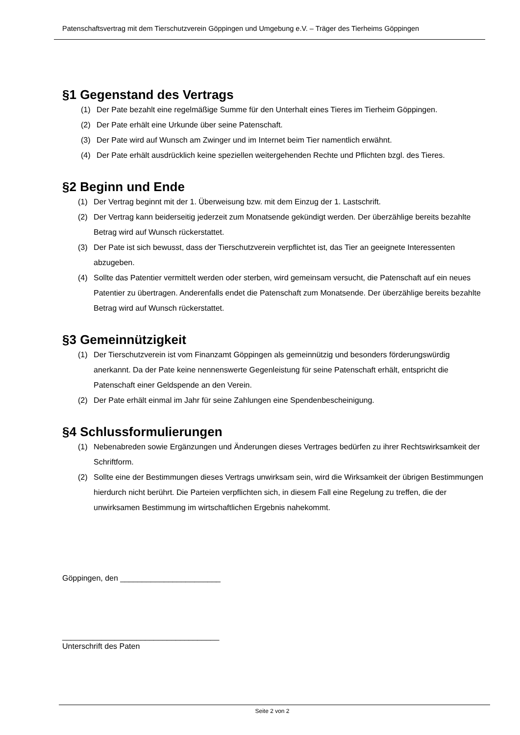Patenschaftsvertrag mit dem Tierschutzverein Göppingen und Umgebung e.V. – Träger des Tierheims Göppingen
§1 Gegenstand des Vertrags
(1) Der Pate bezahlt eine regelmäßige Summe für den Unterhalt eines Tieres im Tierheim Göppingen.
(2) Der Pate erhält eine Urkunde über seine Patenschaft.
(3) Der Pate wird auf Wunsch am Zwinger und im Internet beim Tier namentlich erwähnt.
(4) Der Pate erhält ausdrücklich keine speziellen weitergehenden Rechte und Pflichten bzgl. des Tieres.
§2 Beginn und Ende
(1) Der Vertrag beginnt mit der 1. Überweisung bzw. mit dem Einzug der 1. Lastschrift.
(2) Der Vertrag kann beiderseitig jederzeit zum Monatsende gekündigt werden. Der überzählige bereits bezahlte Betrag wird auf Wunsch rückerstattet.
(3) Der Pate ist sich bewusst, dass der Tierschutzverein verpflichtet ist, das Tier an geeignete Interessenten abzugeben.
(4) Sollte das Patentier vermittelt werden oder sterben, wird gemeinsam versucht, die Patenschaft auf ein neues Patentier zu übertragen. Anderenfalls endet die Patenschaft zum Monatsende. Der überzählige bereits bezahlte Betrag wird auf Wunsch rückerstattet.
§3 Gemeinnützigkeit
(1) Der Tierschutzverein ist vom Finanzamt Göppingen als gemeinnützig und besonders förderungswürdig anerkannt. Da der Pate keine nennenswerte Gegenleistung für seine Patenschaft erhält, entspricht die Patenschaft einer Geldspende an den Verein.
(2) Der Pate erhält einmal im Jahr für seine Zahlungen eine Spendenbescheinigung.
§4 Schlussformulierungen
(1) Nebenabreden sowie Ergänzungen und Änderungen dieses Vertrages bedürfen zu ihrer Rechtswirksamkeit der Schriftform.
(2) Sollte eine der Bestimmungen dieses Vertrags unwirksam sein, wird die Wirksamkeit der übrigen Bestimmungen hierdurch nicht berührt. Die Parteien verpflichten sich, in diesem Fall eine Regelung zu treffen, die der unwirksamen Bestimmung im wirtschaftlichen Ergebnis nahekommt.
Göppingen, den _______________________
____________________________________
Unterschrift des Paten
Seite 2 von 2